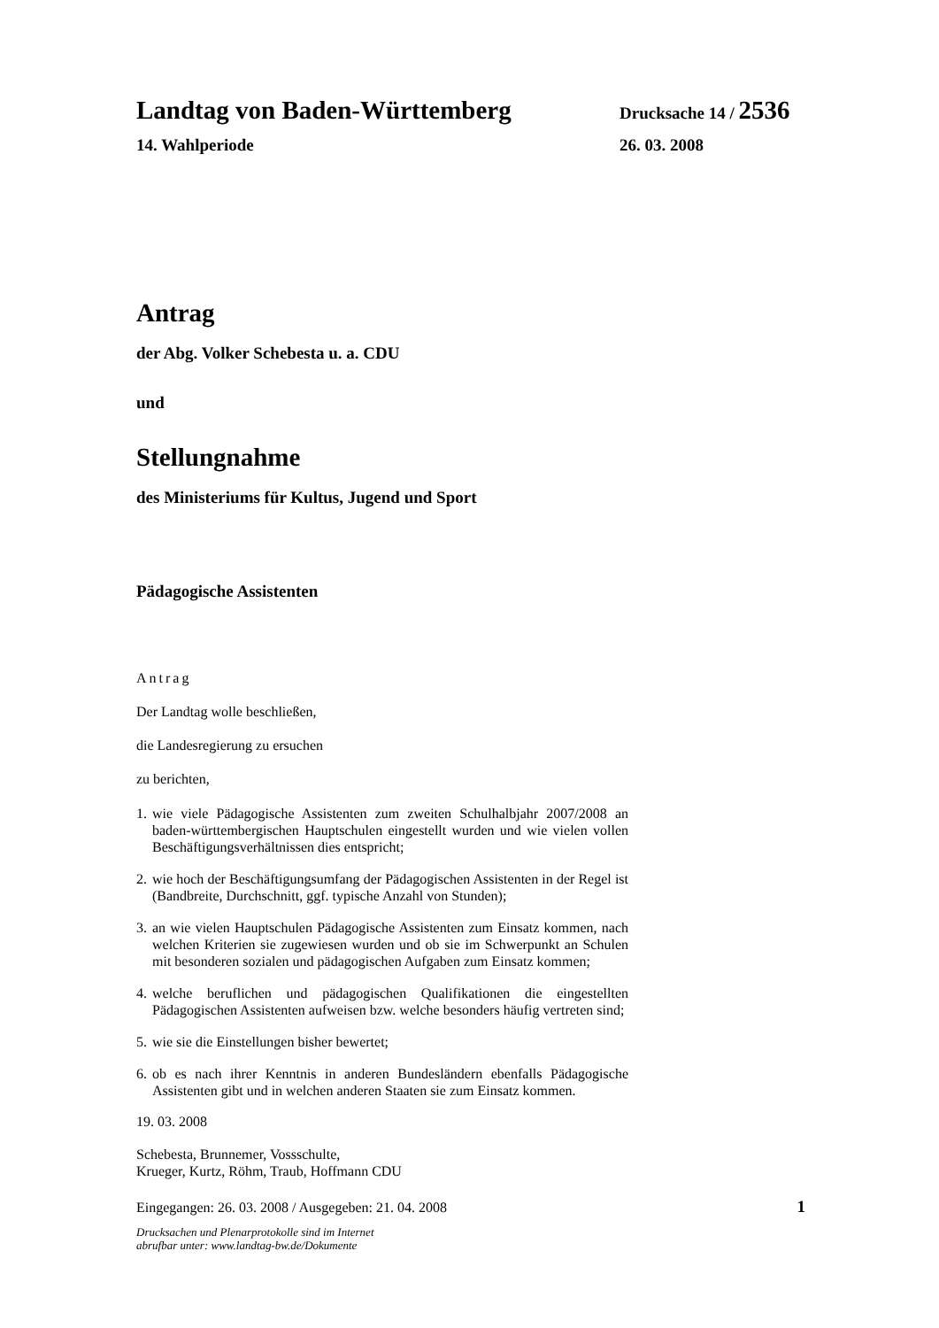Landtag von Baden-Württemberg Drucksache 14 / 2536
14. Wahlperiode 26. 03. 2008
Antrag
der Abg. Volker Schebesta u. a. CDU
und
Stellungnahme
des Ministeriums für Kultus, Jugend und Sport
Pädagogische Assistenten
Antrag
Der Landtag wolle beschließen,
die Landesregierung zu ersuchen
zu berichten,
1. wie viele Pädagogische Assistenten zum zweiten Schulhalbjahr 2007/2008 an baden-württembergischen Hauptschulen eingestellt wurden und wie vielen vollen Beschäftigungsverhältnissen dies entspricht;
2. wie hoch der Beschäftigungsumfang der Pädagogischen Assistenten in der Regel ist (Bandbreite, Durchschnitt, ggf. typische Anzahl von Stunden);
3. an wie vielen Hauptschulen Pädagogische Assistenten zum Einsatz kommen, nach welchen Kriterien sie zugewiesen wurden und ob sie im Schwerpunkt an Schulen mit besonderen sozialen und pädagogischen Aufgaben zum Einsatz kommen;
4. welche beruflichen und pädagogischen Qualifikationen die eingestellten Pädagogischen Assistenten aufweisen bzw. welche besonders häufig vertreten sind;
5. wie sie die Einstellungen bisher bewertet;
6. ob es nach ihrer Kenntnis in anderen Bundesländern ebenfalls Pädagogische Assistenten gibt und in welchen anderen Staaten sie zum Einsatz kommen.
19. 03. 2008
Schebesta, Brunnemer, Vossschulte,
Krueger, Kurtz, Röhm, Traub, Hoffmann CDU
Eingegangen: 26. 03. 2008 / Ausgegeben: 21. 04. 2008
1
Drucksachen und Plenarprotokolle sind im Internet
abrufbar unter: www.landtag-bw.de/Dokumente